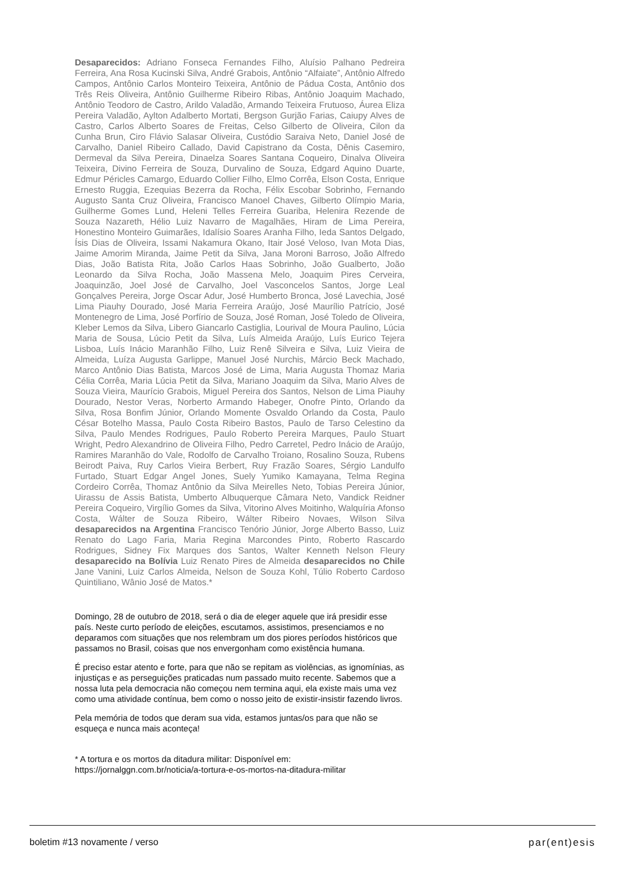Desaparecidos: Adriano Fonseca Fernandes Filho, Aluísio Palhano Pedreira Ferreira, Ana Rosa Kucinski Silva, André Grabois, Antônio “Alfaiate”, Antônio Alfredo Campos, Antônio Carlos Monteiro Teixeira, Antônio de Pádua Costa, Antônio dos Três Reis Oliveira, Antônio Guilherme Ribeiro Ribas, Antônio Joaquim Machado, Antônio Teodoro de Castro, Arildo Valadão, Armando Teixeira Frutuoso, Áurea Eliza Pereira Valadão, Aylton Adalberto Mortati, Bergson Gurjão Farias, Caiupy Alves de Castro, Carlos Alberto Soares de Freitas, Celso Gilberto de Oliveira, Cilon da Cunha Brun, Ciro Flávio Salasar Oliveira, Custódio Saraiva Neto, Daniel José de Carvalho, Daniel Ribeiro Callado, David Capistrano da Costa, Dênis Casemiro, Dermeval da Silva Pereira, Dinaelza Soares Santana Coqueiro, Dinalva Oliveira Teixeira, Divino Ferreira de Souza, Durvalino de Souza, Edgard Aquino Duarte, Edmur Péricles Camargo, Eduardo Collier Filho, Elmo Corrêa, Elson Costa, Enrique Ernesto Ruggia, Ezequias Bezerra da Rocha, Félix Escobar Sobrinho, Fernando Augusto Santa Cruz Oliveira, Francisco Manoel Chaves, Gilberto Olímpio Maria, Guilherme Gomes Lund, Heleni Telles Ferreira Guariba, Helenira Rezende de Souza Nazareth, Hélio Luiz Navarro de Magalhães, Hiram de Lima Pereira, Honestino Monteiro Guimarães, Idalísio Soares Aranha Filho, Ieda Santos Delgado, Ísis Dias de Oliveira, Issami Nakamura Okano, Itair José Veloso, Ivan Mota Dias, Jaime Amorim Miranda, Jaime Petit da Silva, Jana Moroni Barroso, João Alfredo Dias, João Batista Rita, João Carlos Haas Sobrinho, João Gualberto, João Leonardo da Silva Rocha, João Massena Melo, Joaquim Pires Cerveira, Joaquinzão, Joel José de Carvalho, Joel Vasconcelos Santos, Jorge Leal Gonçalves Pereira, Jorge Oscar Adur, José Humberto Bronca, José Lavechia, José Lima Piauhy Dourado, José Maria Ferreira Araújo, José Maurílio Patrício, José Montenegro de Lima, José Porfírio de Souza, José Roman, José Toledo de Oliveira, Kleber Lemos da Silva, Libero Giancarlo Castiglia, Lourival de Moura Paulino, Lúcia Maria de Sousa, Lúcio Petit da Silva, Luís Almeida Araújo, Luís Eurico Tejera Lisboa, Luís Inácio Maranhão Filho, Luiz Renê Silveira e Silva, Luiz Vieira de Almeida, Luíza Augusta Garlippe, Manuel José Nurchis, Márcio Beck Machado, Marco Antônio Dias Batista, Marcos José de Lima, Maria Augusta Thomaz Maria Célia Corrêa, Maria Lúcia Petit da Silva, Mariano Joaquim da Silva, Mario Alves de Souza Vieira, Maurício Grabois, Miguel Pereira dos Santos, Nelson de Lima Piauhy Dourado, Nestor Veras, Norberto Armando Habeger, Onofre Pinto, Orlando da Silva, Rosa Bonfim Júnior, Orlando Momente Osvaldo Orlando da Costa, Paulo César Botelho Massa, Paulo Costa Ribeiro Bastos, Paulo de Tarso Celestino da Silva, Paulo Mendes Rodrigues, Paulo Roberto Pereira Marques, Paulo Stuart Wright, Pedro Alexandrino de Oliveira Filho, Pedro Carretel, Pedro Inácio de Araújo, Ramires Maranhão do Vale, Rodolfo de Carvalho Troiano, Rosalino Souza, Rubens Beirodt Paiva, Ruy Carlos Vieira Berbert, Ruy Frazão Soares, Sérgio Landulfo Furtado, Stuart Edgar Angel Jones, Suely Yumiko Kamayana, Telma Regina Cordeiro Corrêa, Thomaz Antônio da Silva Meirelles Neto, Tobias Pereira Júnior, Uirassu de Assis Batista, Umberto Albuquerque Câmara Neto, Vandick Reidner Pereira Coqueiro, Virgílio Gomes da Silva, Vitorino Alves Moitinho, Walquíria Afonso Costa, Wálter de Souza Ribeiro, Wálter Ribeiro Novaes, Wilson Silva desaparecidos na Argentina Francisco Tenório Júnior, Jorge Alberto Basso, Luiz Renato do Lago Faria, Maria Regina Marcondes Pinto, Roberto Rascardo Rodrigues, Sidney Fix Marques dos Santos, Walter Kenneth Nelson Fleury desaparecido na Bolívia Luiz Renato Pires de Almeida desaparecidos no Chile Jane Vanini, Luiz Carlos Almeida, Nelson de Souza Kohl, Túlio Roberto Cardoso Quintiliano, Wânio José de Matos.*
Domingo, 28 de outubro de 2018, será o dia de eleger aquele que irá presidir esse país. Neste curto período de eleições, escutamos, assistimos, presenciamos e no deparamos com situações que nos relembram um dos piores períodos históricos que passamos no Brasil, coisas que nos envergonham como existência humana.
É preciso estar atento e forte, para que não se repitam as violências, as ignomínias, as injustiças e as perseguições praticadas num passado muito recente. Sabemos que a nossa luta pela democracia não começou nem termina aqui, ela existe mais uma vez como uma atividade contínua, bem como o nosso jeito de existir-insistir fazendo livros.
Pela memória de todos que deram sua vida, estamos juntas/os para que não se esqueça e nunca mais aconteça!
* A tortura e os mortos da ditadura militar: Disponível em:
https://jornalggn.com.br/noticia/a-tortura-e-os-mortos-na-ditadura-militar
boletim #13 novamente / verso par(ent)esis